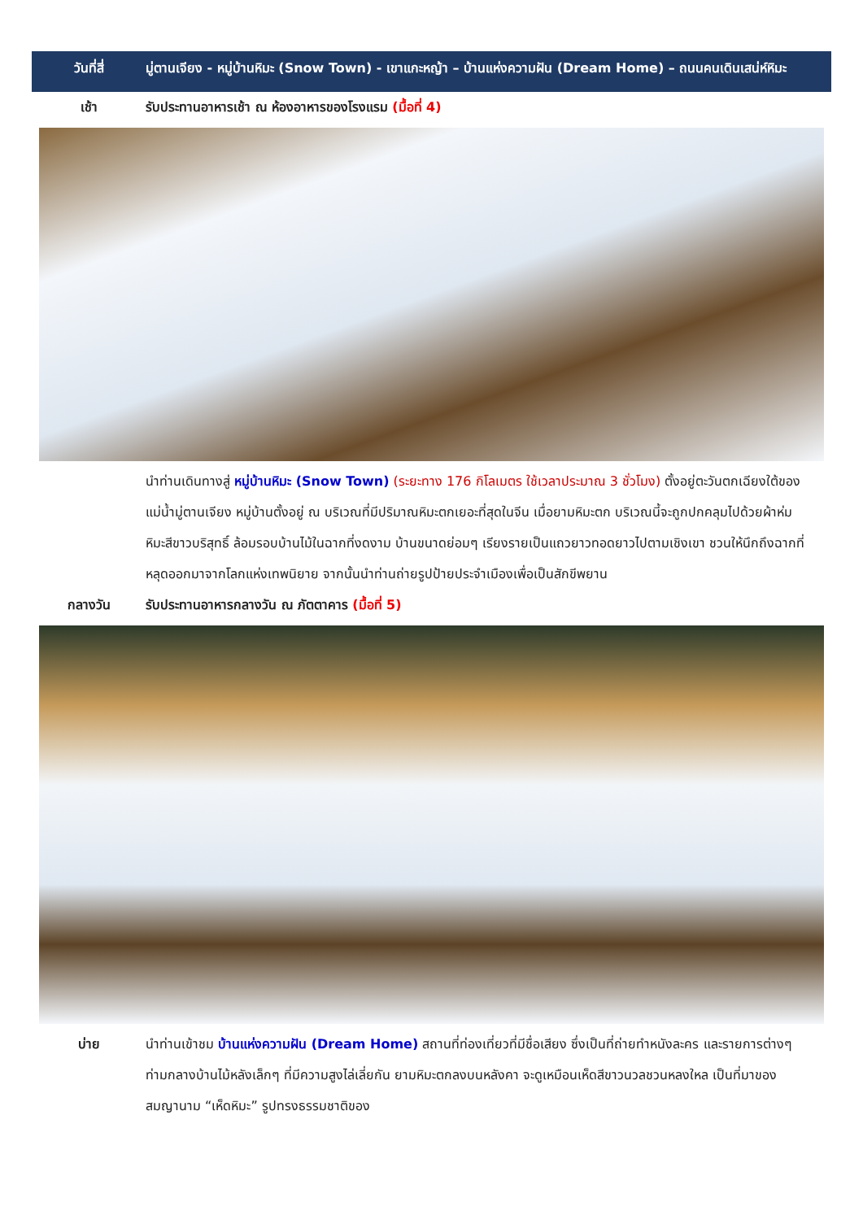วันที่สี่ มู่ตานเจียง - หมู่บ้านหิมะ (Snow Town) - เขาแกะหญ้า – บ้านแห่งความฝัน (Dream Home) – ถนนคนเดินเสน่ห์หิมะ
เช้า รับประทานอาหารเช้า ณ ห้องอาหารของโรงแรม (มื้อที่ 4)
นำท่านเดินทางสู่ หมู่บ้านหิมะ (Snow Town) (ระยะทาง 176 กิโลเมตร ใช้เวลาประมาณ 3 ชั่วโมง) ตั้งอยู่ตะวันตกเฉียงใต้ของแม่น้ำมู่ตานเจียง หมู่บ้านตั้งอยู่ ณ บริเวณที่มีปริมาณหิมะตกเยอะที่สุดในจีน เมื่อยามหิมะตก บริเวณนี้จะถูกปกคลุมไปด้วยผ้าห่มหิมะสีขาวบริสุทธิ์ ล้อมรอบบ้านไม้ในฉากที่งดงาม บ้านขนาดย่อมๆ เรียงรายเป็นแถวยาวทอดยาวไปตามเชิงเขา ชวนให้นึกถึงฉากที่หลุดออกมาจากโลกแห่งเทพนิยาย จากนั้นนำท่านถ่ายรูปป้ายประจำเมืองเพื่อเป็นสักขีพยาน
กลางวัน รับประทานอาหารกลางวัน ณ ภัตตาคาร (มื้อที่ 5)
บ่าย นำท่านเข้าชม บ้านแห่งความฝัน (Dream Home) สถานที่ท่องเที่ยวที่มีชื่อเสียง ซึ่งเป็นที่ถ่ายทำหนังละคร และรายการต่างๆ ท่ามกลางบ้านไม้หลังเล็กๆ ที่มีความสูงไล่เลี่ยกัน ยามหิมะตกลงบนหลังคา จะดูเหมือนเห็ดสีขาวนวลชวนหลงใหล เป็นที่มาของสมญานาม “เห็ดหิมะ” รูปทรงธรรมชาติของ